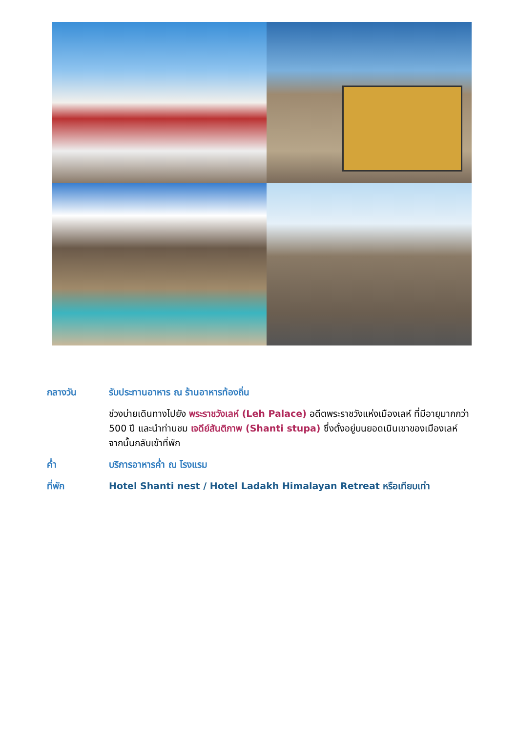กลางวัน รับประทานอาหาร ณ ร้านอาหารท้องถิ่น
ช่วงบ่ายเดินทางไปยัง พระราชวังเลห์ (Leh Palace) อดีตพระราชวังแห่งเมืองเลห์ ที่มีอายุมากกว่า 500 ปี และนำท่านชม เจดีย์สันติภาพ (Shanti stupa) ซึ่งตั้งอยู่บนยอดเนินเขาของเมืองเลห์ จากนั้นกลับเข้าที่พัก
ค่ำ บริการอาหารค่ำ ณ โรงแรม
ที่พัก Hotel Shanti nest / Hotel Ladakh Himalayan Retreat หรือเทียบเท่า